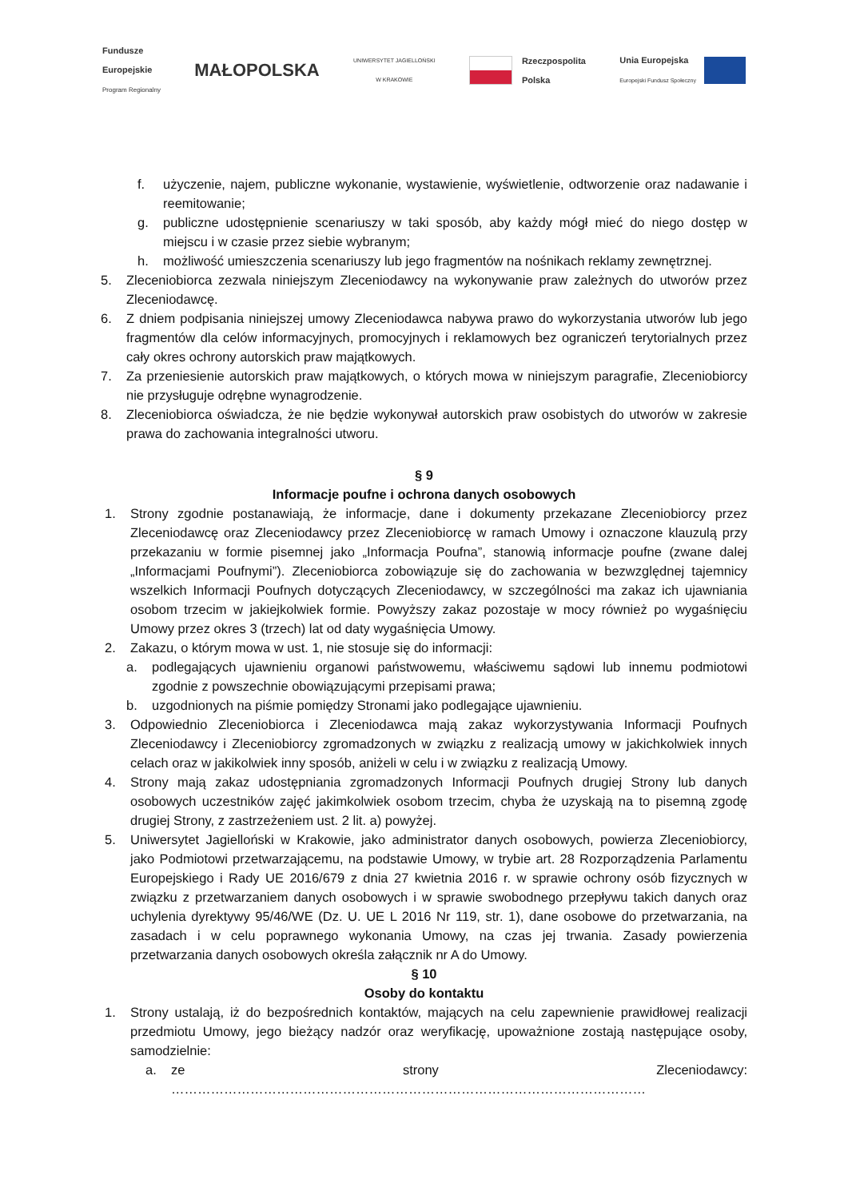Fundusze
Europejskie
Program Regionalny
MAŁOPOLSKA
UNIWERSYTET JAGIELLOŃSKI
W KRAKOWIE
Rzeczpospolita
Polska
Unia Europejska
Europejski Fundusz Społeczny
f. użyczenie, najem, publiczne wykonanie, wystawienie, wyświetlenie, odtworzenie oraz nadawanie i reemitowanie;
g. publiczne udostępnienie scenariuszy w taki sposób, aby każdy mógł mieć do niego dostęp w miejscu i w czasie przez siebie wybranym;
h. możliwość umieszczenia scenariuszy lub jego fragmentów na nośnikach reklamy zewnętrznej.
5. Zleceniobiorca zezwala niniejszym Zleceniodawcy na wykonywanie praw zależnych do utworów przez Zleceniodawcę.
6. Z dniem podpisania niniejszej umowy Zleceniodawca nabywa prawo do wykorzystania utworów lub jego fragmentów dla celów informacyjnych, promocyjnych i reklamowych bez ograniczeń terytorialnych przez cały okres ochrony autorskich praw majątkowych.
7. Za przeniesienie autorskich praw majątkowych, o których mowa w niniejszym paragrafie, Zleceniobiorcy nie przysługuje odrębne wynagrodzenie.
8. Zleceniobiorca oświadcza, że nie będzie wykonywał autorskich praw osobistych do utworów w zakresie prawa do zachowania integralności utworu.
§ 9
Informacje poufne i ochrona danych osobowych
1. Strony zgodnie postanawiają, że informacje, dane i dokumenty przekazane Zleceniobiorcy przez Zleceniodawcę oraz Zleceniodawcy przez Zleceniobiorcę w ramach Umowy i oznaczone klauzulą przy przekazaniu w formie pisemnej jako „Informacja Poufna”, stanowią informacje poufne (zwane dalej „Informacjami Poufnymi”). Zleceniobiorca zobowiązuje się do zachowania w bezwzględnej tajemnicy wszelkich Informacji Poufnych dotyczących Zleceniodawcy, w szczególności ma zakaz ich ujawniania osobom trzecim w jakiejkolwiek formie. Powyższy zakaz pozostaje w mocy również po wygaśnięciu Umowy przez okres 3 (trzech) lat od daty wygaśnięcia Umowy.
2. Zakazu, o którym mowa w ust. 1, nie stosuje się do informacji:
a. podlegających ujawnieniu organowi państwowemu, właściwemu sądowi lub innemu podmiotowi zgodnie z powszechnie obowiązującymi przepisami prawa;
b. uzgodnionych na piśmie pomiędzy Stronami jako podlegające ujawnieniu.
3. Odpowiednio Zleceniobiorca i Zleceniodawca mają zakaz wykorzystywania Informacji Poufnych Zleceniodawcy i Zleceniobiorcy zgromadzonych w związku z realizacją umowy w jakichkolwiek innych celach oraz w jakikolwiek inny sposób, aniżeli w celu i w związku z realizacją Umowy.
4. Strony mają zakaz udostępniania zgromadzonych Informacji Poufnych drugiej Strony lub danych osobowych uczestników zajęć jakimkolwiek osobom trzecim, chyba że uzyskają na to pisemną zgodę drugiej Strony, z zastrzeżeniem ust. 2 lit. a) powyżej.
5. Uniwersytet Jagielloński w Krakowie, jako administrator danych osobowych, powierza Zleceniobiorcy, jako Podmiotowi przetwarzającemu, na podstawie Umowy, w trybie art. 28 Rozporządzenia Parlamentu Europejskiego i Rady UE 2016/679 z dnia 27 kwietnia 2016 r. w sprawie ochrony osób fizycznych w związku z przetwarzaniem danych osobowych i w sprawie swobodnego przepływu takich danych oraz uchylenia dyrektywy 95/46/WE (Dz. U. UE L 2016 Nr 119, str. 1), dane osobowe do przetwarzania, na zasadach i w celu poprawnego wykonania Umowy, na czas jej trwania. Zasady powierzenia przetwarzania danych osobowych określa załącznik nr A do Umowy.
§ 10
Osoby do kontaktu
1. Strony ustalają, iż do bezpośrednich kontaktów, mających na celu zapewnienie prawidłowej realizacji przedmiotu Umowy, jego bieżący nadzór oraz weryfikację, upoważnione zostają następujące osoby, samodzielnie:
a. ze strony Zleceniodawcy: ………………………………………………………………………………………………